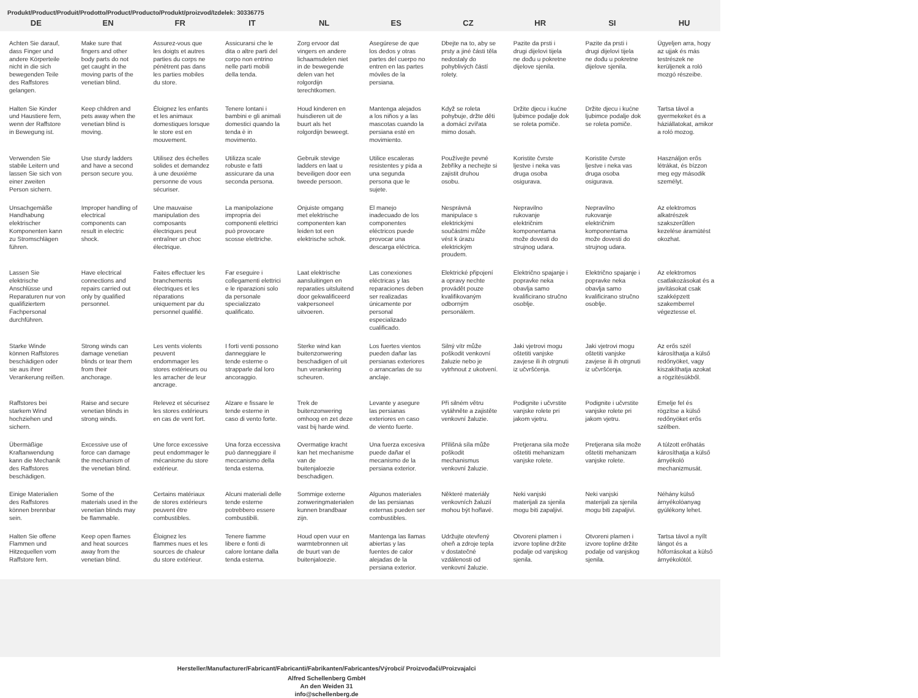Produkt/Product/Produit/Prodotto/Product/Producto/Produkt/proizvod/Izdelek: 30336775
| DE | EN | FR | IT | NL | ES | CZ | HR | SI | HU |
| --- | --- | --- | --- | --- | --- | --- | --- | --- | --- |
| Achten Sie darauf, dass Finger und andere Körperteile nicht in die sich bewegenden Teile des Raffstores gelangen. | Make sure that fingers and other body parts do not get caught in the moving parts of the venetian blind. | Assurez-vous que les doigts et autres parties du corps ne pénètrent pas dans les parties mobiles du store. | Assicurarsi che le dita o altre parti del corpo non entrino nelle parti mobili della tenda. | Zorg ervoor dat vingers en andere lichaamsdelen niet in de bewegende delen van het rolgordijn terechtkomen. | Asegúrese de que los dedos y otras partes del cuerpo no entren en las partes móviles de la persiana. | Dbejte na to, aby se prsty a jiné části těla nedostaly do pohyblivých částí rolety. | Pazite da prsti i drugi dijelovi tijela ne dođu u pokretne dijelove sjenila. | Pazite da prsti i drugi dijelovi tijela ne dođu u pokretne dijelove sjenila. | Ügyeljen arra, hogy az ujjak és más testrészek ne kerüljenek a roló mozgó részeibe. |
| Halten Sie Kinder und Haustiere fern, wenn der Raffstore in Bewegung ist. | Keep children and pets away when the venetian blind is moving. | Éloignez les enfants et les animaux domestiques lorsque le store est en mouvement. | Tenere lontani i bambini e gli animali domestici quando la tenda è in movimento. | Houd kinderen en huisdieren uit de buurt als het rolgordijn beweegt. | Mantenga alejados a los niños y a las mascotas cuando la persiana esté en movimiento. | Když se roleta pohybuje, držte děti a domácí zvířata mimo dosah. | Držite djecu i kućne ljubimce podalje dok se roleta pomiče. | Držite djecu i kućne ljubimce podalje dok se roleta pomiče. | Tartsa távol a gyermekeket és a háziállatokat, amikor a roló mozog. |
| Verwenden Sie stabile Leitern und lassen Sie sich von einer zweiten Person sichern. | Use sturdy ladders and have a second person secure you. | Utilisez des échelles solides et demandez à une deuxième personne de vous sécuriser. | Utilizza scale robuste e fatti assicurare da una seconda persona. | Gebruik stevige ladders en laat u beveiligen door een tweede persoon. | Utilice escaleras resistentes y pida a una segunda persona que le sujete. | Používejte pevné žebříky a nechejte si zajistit druhou osobu. | Koristite čvrste ljestve i neka vas druga osoba osigurava. | Koristite čvrste ljestve i neka vas druga osoba osigurava. | Használjon erős létrákat, és bízzon meg egy második személyt. |
| Unsachgemäße Handhabung elektrischer Komponenten kann zu Stromschlägen führen. | Improper handling of electrical components can result in electric shock. | Une mauvaise manipulation des composants électriques peut entraîner un choc électrique. | La manipolazione impropria dei componenti elettrici può provocare scosse elettriche. | Onjuiste omgang met elektrische componenten kan leiden tot een elektrische schok. | El manejo inadecuado de los componentes eléctricos puede provocar una descarga eléctrica. | Nesprávná manipulace s elektrickými součástmi může vést k úrazu elektrickým proudem. | Nepravilno rukovanje električnim komponentama može dovesti do strujnog udara. | Nepravilno rukovanje električnim komponentama može dovesti do strujnog udara. | Az elektromos alkatrészek szakszerűtlen kezelése áramütést okozhat. |
| Lassen Sie elektrische Anschlüsse und Reparaturen nur von qualifiziertem Fachpersonal durchführen. | Have electrical connections and repairs carried out only by qualified personnel. | Faites effectuer les branchements électriques et les réparations uniquement par du personnel qualifié. | Far eseguire i collegamenti elettrici e le riparazioni solo da personale specializzato qualificato. | Laat elektrische aansluitingen en reparaties uitsluitend door gekwalificeerd vakpersoneel uitvoeren. | Las conexiones eléctricas y las reparaciones deben ser realizadas únicamente por personal especializado cualificado. | Elektrické připojení a opravy nechte provádět pouze kvalifikovaným odborným personálem. | Električno spajanje i popravke neka obavlja samo kvalificirano stručno osoblje. | Električno spajanje i popravke neka obavlja samo kvalificirano stručno osoblje. | Az elektromos csatlakozásokat és a javításokat csak szakképzett szakemberrel végeztesse el. |
| Starke Winde können Raffstores beschädigen oder sie aus ihrer Verankerung reißen. | Strong winds can damage venetian blinds or tear them from their anchorage. | Les vents violents peuvent endommager les stores extérieurs ou les arracher de leur ancrage. | I forti venti possono danneggiare le tende esterne o strapparle dal loro ancoraggio. | Sterke wind kan buitenzonwering beschadigen of uit hun verankering scheuren. | Los fuertes vientos pueden dañar las persianas exteriores o arrancarlas de su anclaje. | Silný vítr může poškodit venkovní žaluzie nebo je vytrhnout z ukotvení. | Jaki vjetrovi mogu oštetiti vanjske zavjese ili ih otrgnuti iz učvršćenja. | Jaki vjetrovi mogu oštetiti vanjske zavjese ili ih otrgnuti iz učvršćenja. | Az erős szél károsíthatja a külső redőnyöket, vagy kiszakíthatja azokat a rögzítésükből. |
| Raffstores bei starkem Wind hochziehen und sichern. | Raise and secure venetian blinds in strong winds. | Relevez et sécurisez les stores extérieurs en cas de vent fort. | Alzare e fissare le tende esterne in caso di vento forte. | Trek de buitenzonwering omhoog en zet deze vast bij harde wind. | Levante y asegure las persianas exteriores en caso de viento fuerte. | Při silném větru vytáhněte a zajistěte venkovní žaluzie. | Podignite i učvrstite vanjske rolete pri jakom vjetru. | Podignite i učvrstite vanjske rolete pri jakom vjetru. | Emelje fel és rögzítse a külső redőnyöket erős szélben. |
| Übermäßige Kraftanwendung kann die Mechanik des Raffstores beschädigen. | Excessive use of force can damage the mechanism of the venetian blind. | Une force excessive peut endommager le mécanisme du store extérieur. | Una forza eccessiva può danneggiare il meccanismo della tenda esterna. | Overmatige kracht kan het mechanisme van de buitenjaloezie beschadigen. | Una fuerza excesiva puede dañar el mecanismo de la persiana exterior. | Přílišná síla může poškodit mechanismus venkovní žaluzie. | Pretjerana sila može oštetiti mehanizam vanjske rolete. | Pretjerana sila može oštetiti mehanizam vanjske rolete. | A túlzott erőhatás károsíthatja a külső árnyékoló mechanizmusát. |
| Einige Materialien des Raffstores können brennbar sein. | Some of the materials used in the venetian blinds may be flammable. | Certains matériaux de stores extérieurs peuvent être combustibles. | Alcuni materiali delle tende esterne potrebbero essere combustibili. | Sommige externe zonweringmaterialen kunnen brandbaar zijn. | Algunos materiales de las persianas externas pueden ser combustibles. | Některé materiály venkovních žaluzií mohou být hořlavé. | Neki vanjski materijali za sjenila mogu biti zapaljivi. | Neki vanjski materijali za sjenila mogu biti zapaljivi. | Néhány külső árnyékolóanyag gyúlékony lehet. |
| Halten Sie offene Flammen und Hitzequellen vom Raffstore fern. | Keep open flames and heat sources away from the venetian blind. | Éloignez les flammes nues et les sources de chaleur du store extérieur. | Tenere fiamme libere e fonti di calore lontane dalla tenda esterna. | Houd open vuur en warmtebronnen uit de buurt van de buitenjaloezie. | Mantenga las llamas abiertas y las fuentes de calor alejadas de la persiana exterior. | Udržujte otevřený oheň a zdroje tepla v dostatečné vzdálenosti od venkovní žaluzie. | Otvoreni plamen i izvore topline držite podalje od vanjskog sjenila. | Otvoreni plamen i izvore topline držite podalje od vanjskog sjenila. | Tartsa távol a nyílt lángot és a hőforrásokat a külső árnyékolótól. |
Hersteller/Manufacturer/Fabricant/Fabricanti/Fabrikanten/Fabricantes/Výrobci/ Proizvođači/Proizvajalci
Alfred Schellenberg GmbH
An den Weiden 31
info@schellenberg.de